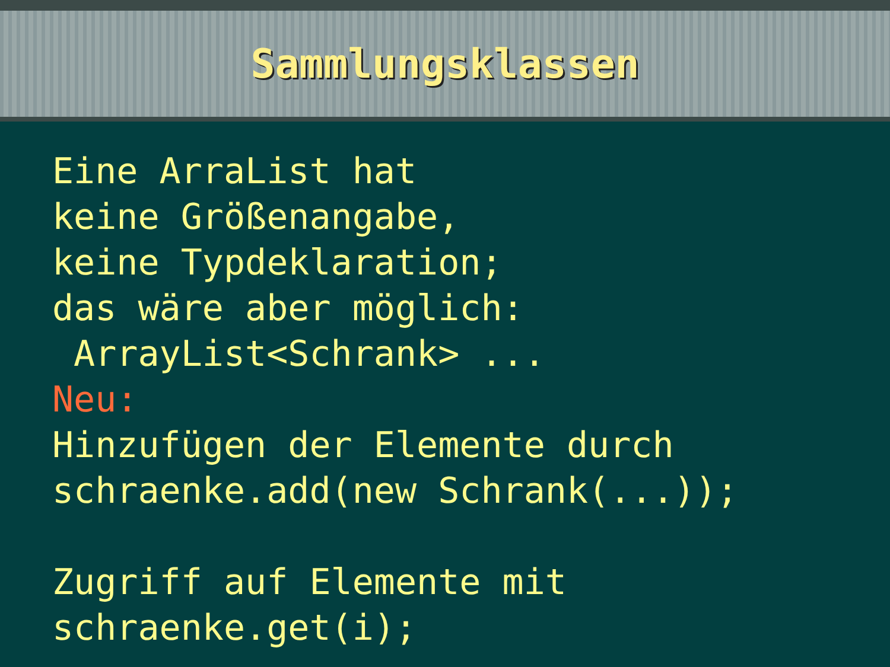Sammlungsklassen
Eine ArraList hat keine Größenangabe, keine Typdeklaration; das wäre aber möglich: ArrayList<Schrank> ... Neu: Hinzufügen der Elemente durch schraenke.add(new Schrank(...)); Zugriff auf Elemente mit schraenke.get(i);